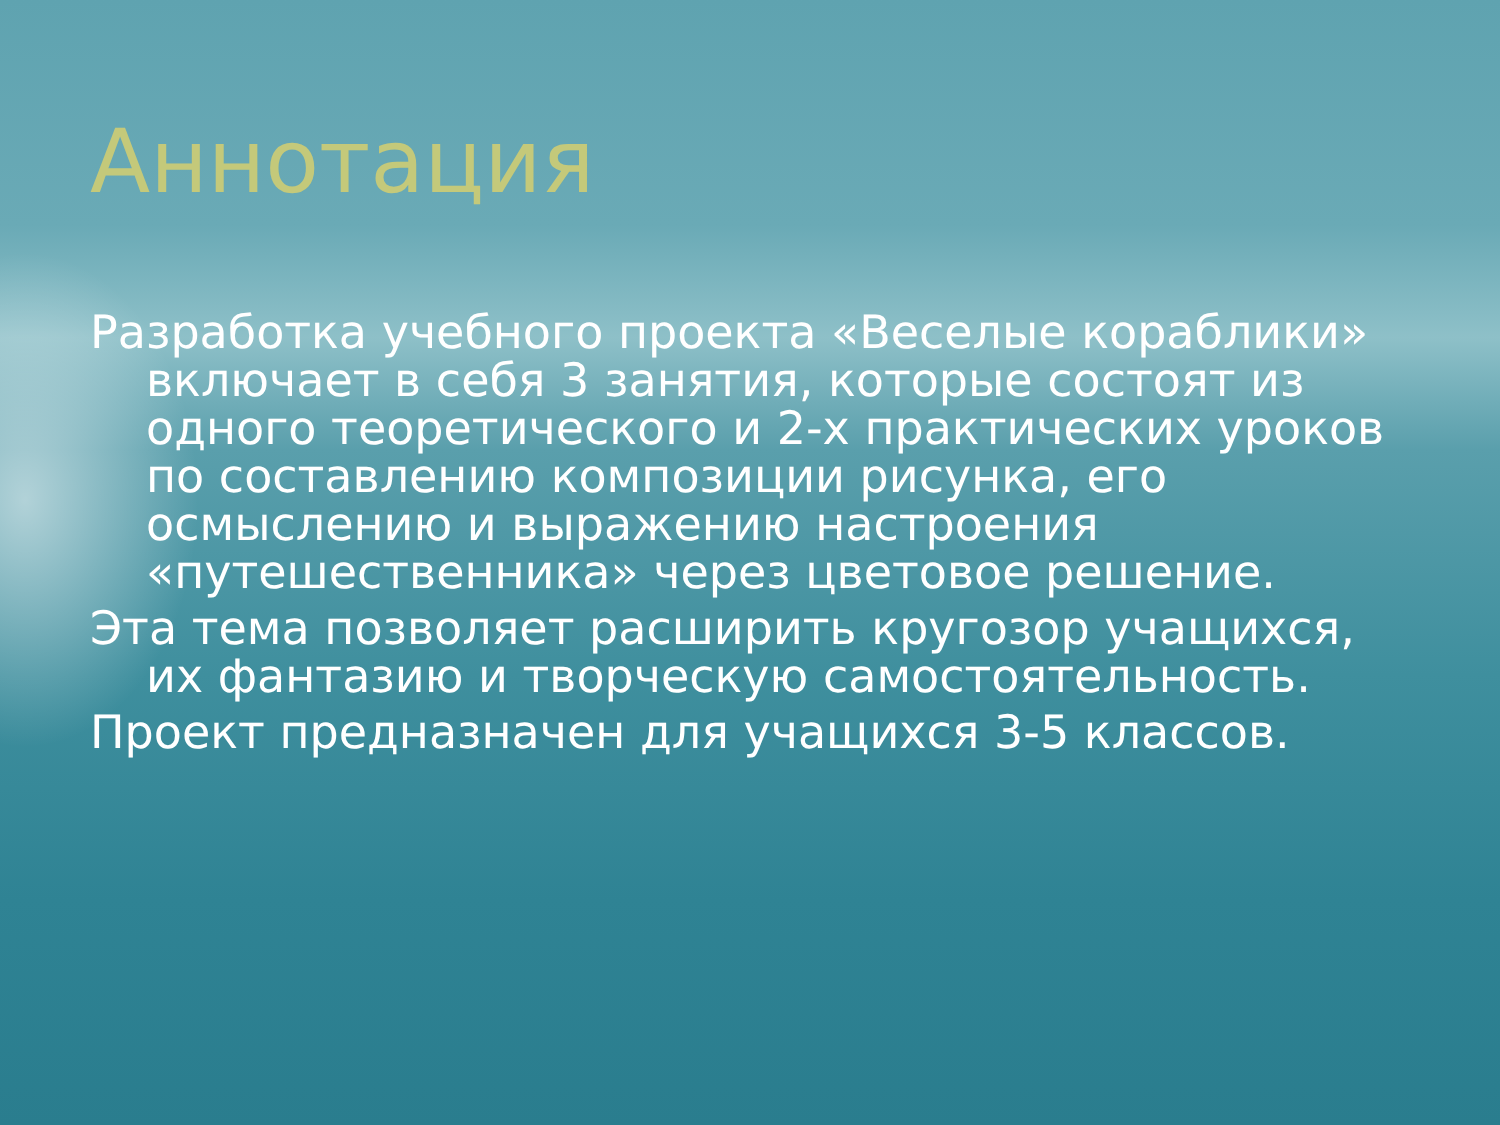Аннотация
Разработка учебного проекта «Веселые кораблики» включает в себя 3 занятия, которые состоят из одного теоретического и 2-х практических уроков по составлению композиции рисунка, его осмыслению и выражению настроения «путешественника» через цветовое решение.
Эта тема позволяет расширить кругозор учащихся, их фантазию и творческую самостоятельность.
Проект предназначен для учащихся 3-5 классов.